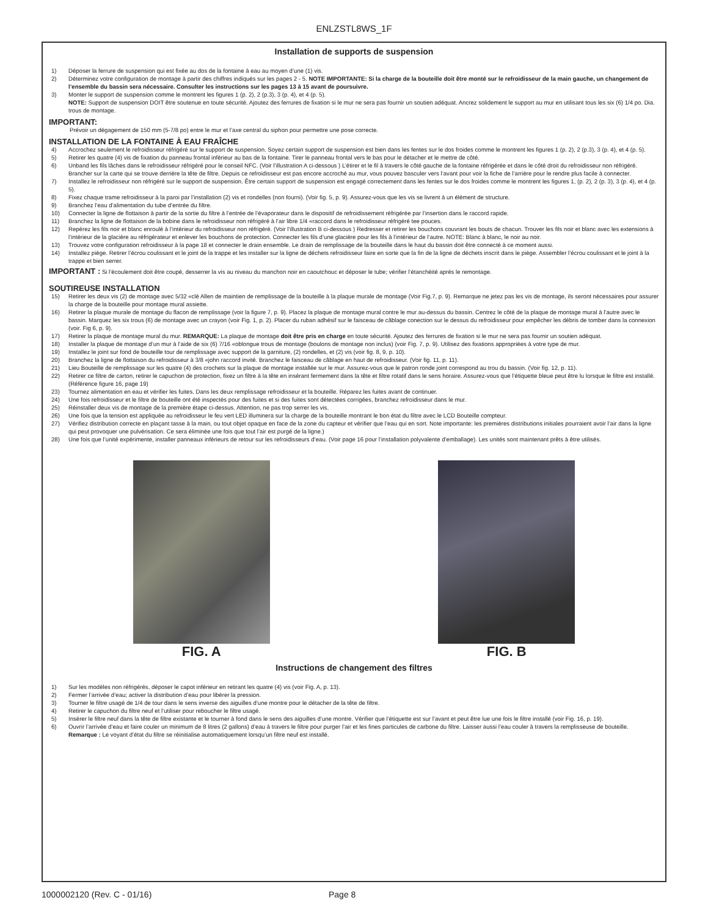ENLZSTL8WS_1F
Installation de supports de suspension
1) Déposer la ferrure de suspension qui est fixée au dos de la fontaine à eau au moyen d’une (1) vis.
2) Déterminez votre configuration de montage à partir des chiffres indiqués sur les pages 2 - 5. NOTE IMPORTANTE: Si la charge de la bouteille doit être monté sur le refroidisseur de la main gauche, un changement de l’ensemble du bassin sera nécessaire. Consulter les instructions sur les pages 13 à 15 avant de poursuivre.
3) Monter le support de suspension comme le montrent les figures 1 (p. 2), 2 (p.3), 3 (p. 4), et 4 (p. 5).
NOTE: Support de suspension DOIT être soutenue en toute sécurité. Ajoutez des ferrures de fixation si le mur ne sera pas fournir un soutien adéquat. Ancrez solidement le support au mur en utilisant tous les six (6) 1/4 po. Dia. trous de montage.
IMPORTANT:
Prévoir un dégagement de 150 mm (5-7/8 po) entre le mur et l’axe central du siphon pour permettre une pose correcte.
INSTALLATION DE LA FONTAINE À EAU FRAÎCHE
4) Accrochez seulement le refroidisseur réfrigéré sur le support de suspension. Soyez certain support de suspension est bien dans les fentes sur le dos froides comme le montrent les figures 1 (p. 2), 2 (p.3), 3 (p. 4), et 4 (p. 5).
5) Retirer les quatre (4) vis de fixation du panneau frontal inférieur au bas de la fontaine. Tirer le panneau frontal vers le bas pour le détacher et le mettre de côté.
6) Unband les fils lâches dans le refroidisseur réfrigéré pour le conseil NFC. (Voir l’illustration A ci-dessous ) L’étirer et le fil à travers le côté gauche de la fontaine réfrigérée et dans le côté droit du refroidisseur non réfrigéré. Brancher sur la carte qui se trouve derrière la tête de filtre. Depuis ce refroidisseur est pas encore accroché au mur, vous pouvez basculer vers l’avant pour voir la fiche de l’arrière pour le rendre plus facile à connecter.
7) Installez le refroidisseur non réfrigéré sur le support de suspension. Être certain support de suspension est engagé correctement dans les fentes sur le dos froides comme le montrent les figures 1, (p. 2), 2 (p. 3), 3 (p. 4), et 4 (p. 5).
8) Fixez chaque trame refroidisseur à la paroi par l’installation (2) vis et rondelles (non fourni). (Voir fig. 5, p. 9). Assurez-vous que les vis se livrent à un élément de structure.
9) Branchez l’eau d’alimentation du tube d’entrée du filtre.
10) Connecter la ligne de flottaison à partir de la sortie du filtre à l’entrée de l’évaporateur dans le dispositif de refroidissement réfrigérée par l’insertion dans le raccord rapide.
11) Branchez la ligne de flottaison de la bobine dans le refroidisseur non réfrigéré à l’air libre 1/4 «raccord dans le refroidisseur réfrigéré tee pouces.
12) Repérez les fils noir et blanc enroulé à l’intérieur du refroidisseur non réfrigéré. (Voir l’illustration B ci-dessous ) Redresser et retirer les bouchons couvrant les bouts de chacun. Trouver les fils noir et blanc avec les extensions à l’intérieur de la glacière au réfrigérateur et enlever les bouchons de protection. Connecter les fils d’une glacière pour les fils à l’intérieur de l’autre. NOTE: Blanc à blanc, le noir au noir.
13) Trouvez votre configuration refroidisseur à la page 18 et connecter le drain ensemble. Le drain de remplissage de la bouteille dans le haut du bassin doit être connecté à ce moment aussi.
14) Installez piège. Retirer l’écrou coulissant et le joint de la trappe et les installer sur la ligne de déchets refroidisseur faire en sorte que la fin de la ligne de déchets inscrit dans le piège. Assembler l’écrou coulissant et le joint à la trappe et bien serrer.
IMPORTANT : Si l’écoulement doit être coupé, desserrer la vis au niveau du manchon noir en caoutchouc et déposer le tube; vérifier l’étanchéité après le remontage.
SOUTIREUSE INSTALLATION
15) Retirer les deux vis (2) de montage avec 5/32 «clé Allen de maintien de remplissage de la bouteille à la plaque murale de montage (Voir Fig.7, p. 9). Remarque ne jetez pas les vis de montage, ils seront nécessaires pour assurer la charge de la bouteille pour montage mural assiette.
16) Retirer la plaque murale de montage du flacon de remplissage (voir la figure 7, p. 9). Placez la plaque de montage mural contre le mur au-dessus du bassin. Centrez le côté de la plaque de montage mural à l’autre avec le bassin. Marquez les six trous (6) de montage avec un crayon (voir Fig. 1, p. 2). Placer du ruban adhésif sur le faisceau de câblage conection sur le dessus du refroidisseur pour empêcher les débris de tomber dans la connexion (voir. Fig 6, p. 9).
17) Retirer la plaque de montage mural du mur. REMARQUE: La plaque de montage doit être pris en charge en toute sécurité. Ajoutez des ferrures de fixation si le mur ne sera pas fournir un soutien adéquat.
18) Installer la plaque de montage d’un mur à l’aide de six (6) 7/16 «oblongue trous de montage (boulons de montage non inclus) (voir Fig. 7, p. 9). Utilisez des fixations appropriées à votre type de mur.
19) Installez le joint sur fond de bouteille tour de remplissage avec support de la garniture, (2) rondelles, et (2) vis (voir fig. 8, 9, p. 10).
20) Branchez la ligne de flottaison du refroidisseur à 3/8 «john raccord invité. Branchez le faisceau de câblage en haut de refroidisseur. (Voir fig. 11, p. 11).
21) Lieu Bouteille de remplissage sur les quatre (4) des crochets sur la plaque de montage installée sur le mur. Assurez-vous que le patron ronde joint correspond au trou du bassin. (Voir fig. 12, p. 11).
22) Retirer ce filtre de carton, retirer le capuchon de protection, fixez un filtre à la tête en insérant fermement dans la tête et filtre rotatif dans le sens horaire. Assurez-vous que l’étiquette bleue peut être lu lorsque le filtre est installé. (Référence figure 16, page 19)
23) Tournez alimentation en eau et vérifier les fuites. Dans les deux remplissage refroidisseur et la bouteille. Réparez les fuites avant de continuer.
24) Une fois refroidisseur et le filtre de bouteille ont été inspectés pour des fuites et si des fuites sont détectées corrigées, branchez refroidisseur dans le mur.
25) Réinstaller deux vis de montage de la première étape ci-dessus. Attention, ne pas trop serrer les vis.
26) Une fois que la tension est appliquée au refroidisseur le feu vert LED illuminera sur la charge de la bouteille montrant le bon état du filtre avec le LCD Bouteille compteur.
27) Vérifiez distribution correcte en plaçant tasse à la main, ou tout objet opaque en face de la zone du capteur et vérifier que l’eau qui en sort. Note importante: les premières distributions initiales pourraient avoir l’air dans la ligne qui peut provoquer une pulvérisation. Ce sera éliminée une fois que tout l’air est purgé de la ligne.)
28) Une fois que l’unité expérimente, installer panneaux inférieurs de retour sur les refroidisseurs d’eau. (Voir page 16 pour l’installation polyvalente d’emballage). Les unités sont maintenant prêts à être utilisés.
FIG. A FIG. B
Instructions de changement des filtres
1) Sur les modèles non réfrigérés, déposer le capot inférieur en retirant les quatre (4) vis (voir Fig. A, p. 13).
2) Fermer l’arrivée d’eau; activer la distribution d’eau pour libérer la pression.
3) Tourner le filtre usagé de 1/4 de tour dans le sens inverse des aiguilles d’une montre pour le détacher de la tête de filtre.
4) Retirer le capuchon du filtre neuf et l’utiliser pour reboucher le filtre usagé.
5) Insérer le filtre neuf dans la tête de filtre existante et le tourner à fond dans le sens des aiguilles d’une montre. Vérifier que l’étiquette est sur l’avant et peut être lue une fois le filtre installé (voir Fig. 16, p. 19).
6) Ouvrir l’arrivée d’eau et faire couler un minimum de 8 litres (2 gallons) d’eau à travers le filtre pour purger l’air et les fines particules de carbone du filtre. Laisser aussi l’eau couler à travers la remplisseuse de bouteille.
Remarque : Le voyant d’état du filtre se réinitialise automatiquement lorsqu’un filtre neuf est installé.
1000002120 (Rev. C - 01/16) Page 8